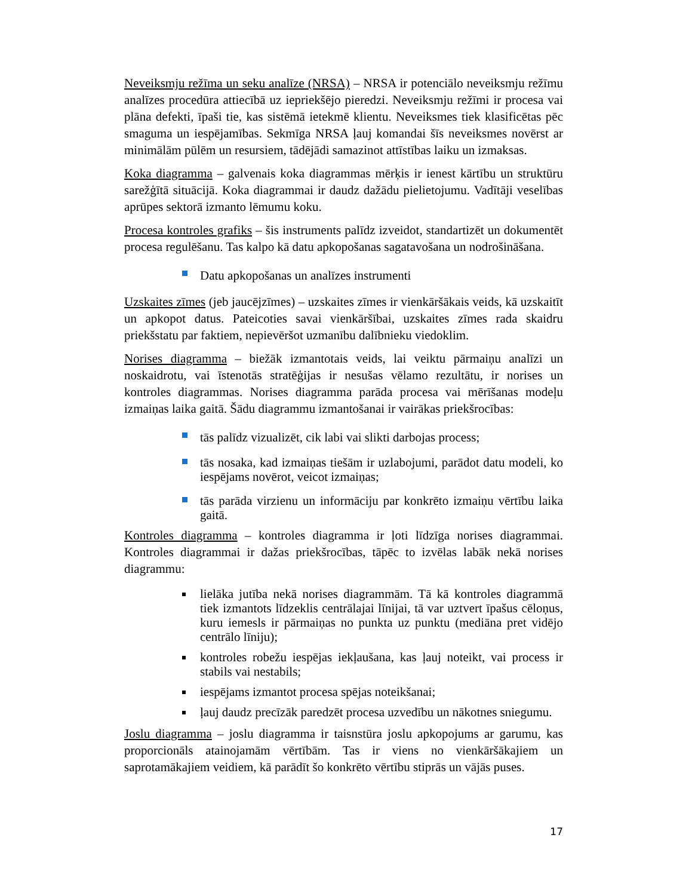Neveiksmju režīma un seku analīze (NRSA) – NRSA ir potenciālo neveiksmju režīmu analīzes procedūra attiecībā uz iepriekšējo pieredzi. Neveiksmju režīmi ir procesa vai plāna defekti, īpaši tie, kas sistēmā ietekmē klientu. Neveiksmes tiek klasificētas pēc smaguma un iespējamības. Sekmīga NRSA ļauj komandai šīs neveiksmes novērst ar minimālām pūlēm un resursiem, tādējādi samazinot attīstības laiku un izmaksas.
Koka diagramma – galvenais koka diagrammas mērķis ir ienest kārtību un struktūru sarežģītā situācijā. Koka diagrammai ir daudz dažādu pielietojumu. Vadītāji veselības aprūpes sektorā izmanto lēmumu koku.
Procesa kontroles grafiks – šis instruments palīdz izveidot, standartizēt un dokumentēt procesa regulēšanu. Tas kalpo kā datu apkopošanas sagatavošana un nodrošināšana.
Datu apkopošanas un analīzes instrumenti
Uzskaites zīmes (jeb jaucējzīmes) – uzskaites zīmes ir vienkāršākais veids, kā uzskaitīt un apkopot datus. Pateicoties savai vienkāršībai, uzskaites zīmes rada skaidru priekšstatu par faktiem, nepievēršot uzmanību dalībnieku viedoklim.
Norises diagramma – biežāk izmantotais veids, lai veiktu pārmaiņu analīzi un noskaidrotu, vai īstenotās stratēģijas ir nesušas vēlamo rezultātu, ir norises un kontroles diagrammas. Norises diagramma parāda procesa vai mērīšanas modeļu izmaiņas laika gaitā. Šādu diagrammu izmantošanai ir vairākas priekšrocības:
tās palīdz vizualizēt, cik labi vai slikti darbojas process;
tās nosaka, kad izmaiņas tiešām ir uzlabojumi, parādot datu modeli, ko iespējams novērot, veicot izmaiņas;
tās parāda virzienu un informāciju par konkrēto izmaiņu vērtību laika gaitā.
Kontroles diagramma – kontroles diagramma ir ļoti līdzīga norises diagrammai. Kontroles diagrammai ir dažas priekšrocības, tāpēc to izvēlas labāk nekā norises diagrammu:
lielāka jutība nekā norises diagrammām. Tā kā kontroles diagrammā tiek izmantots līdzeklis centrālajai līnijai, tā var uztvert īpašus cēloņus, kuru iemesls ir pārmaiņas no punkta uz punktu (mediāna pret vidējo centrālo līniju);
kontroles robežu iespējas iekļaušana, kas ļauj noteikt, vai process ir stabils vai nestabils;
iespējams izmantot procesa spējas noteikšanai;
ļauj daudz precīzāk paredzēt procesa uzvedību un nākotnes sniegumu.
Joslu diagramma – joslu diagramma ir taisnstūra joslu apkopojums ar garumu, kas proporcionāls atainojamām vērtībām. Tas ir viens no vienkāršākajiem un saprotamākajiem veidiem, kā parādīt šo konkrēto vērtību stiprās un vājās puses.
17